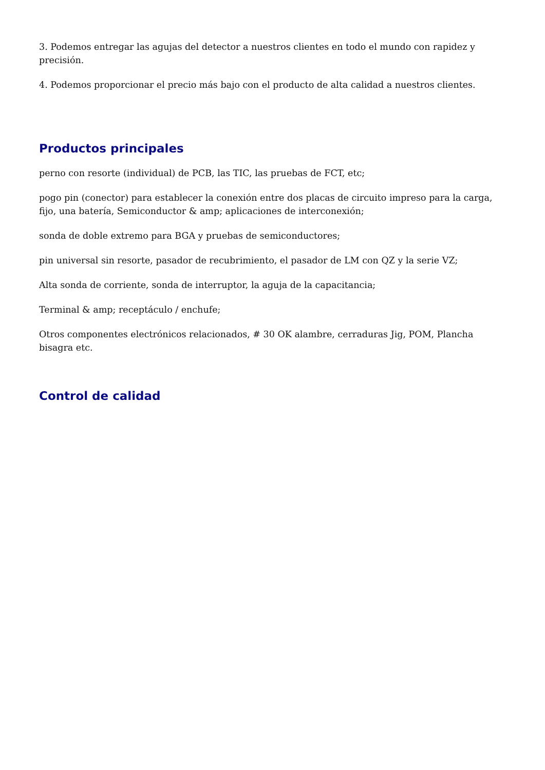3. Podemos entregar las agujas del detector a nuestros clientes en todo el mundo con rapidez y precisión.
4. Podemos proporcionar el precio más bajo con el producto de alta calidad a nuestros clientes.
Productos principales
perno con resorte (individual) de PCB, las TIC, las pruebas de FCT, etc;
pogo pin (conector) para establecer la conexión entre dos placas de circuito impreso para la carga, fijo, una batería, Semiconductor & amp; aplicaciones de interconexión;
sonda de doble extremo para BGA y pruebas de semiconductores;
pin universal sin resorte, pasador de recubrimiento, el pasador de LM con QZ y la serie VZ;
Alta sonda de corriente, sonda de interruptor, la aguja de la capacitancia;
Terminal & amp; receptáculo / enchufe;
Otros componentes electrónicos relacionados, # 30 OK alambre, cerraduras Jig, POM, Plancha bisagra etc.
Control de calidad